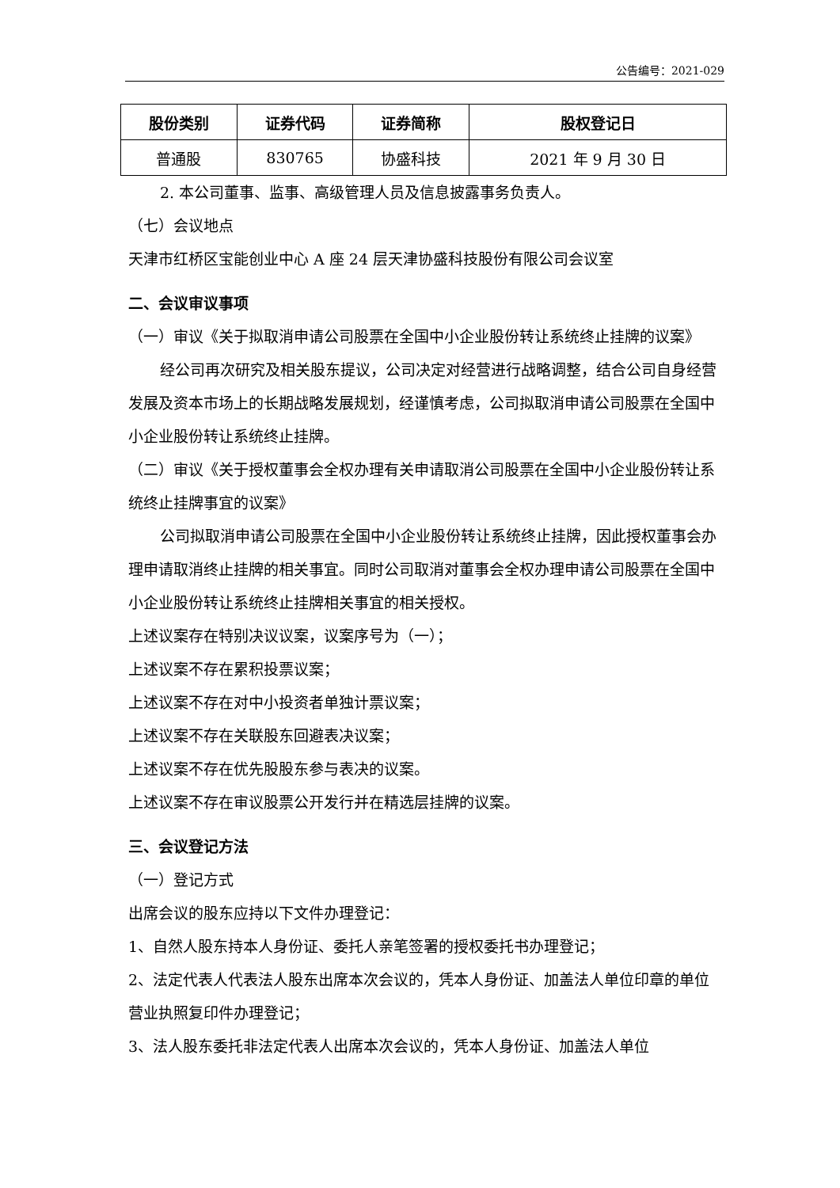公告编号：2021-029
| 股份类别 | 证券代码 | 证券简称 | 股权登记日 |
| --- | --- | --- | --- |
| 普通股 | 830765 | 协盛科技 | 2021 年 9 月 30 日 |
2. 本公司董事、监事、高级管理人员及信息披露事务负责人。
（七）会议地点
天津市红桥区宝能创业中心 A 座 24 层天津协盛科技股份有限公司会议室
二、会议审议事项
（一）审议《关于拟取消申请公司股票在全国中小企业股份转让系统终止挂牌的议案》
经公司再次研究及相关股东提议，公司决定对经营进行战略调整，结合公司自身经营发展及资本市场上的长期战略发展规划，经谨慎考虑，公司拟取消申请公司股票在全国中小企业股份转让系统终止挂牌。
（二）审议《关于授权董事会全权办理有关申请取消公司股票在全国中小企业股份转让系统终止挂牌事宜的议案》
公司拟取消申请公司股票在全国中小企业股份转让系统终止挂牌，因此授权董事会办理申请取消终止挂牌的相关事宜。同时公司取消对董事会全权办理申请公司股票在全国中小企业股份转让系统终止挂牌相关事宜的相关授权。
上述议案存在特别决议议案，议案序号为（一）；
上述议案不存在累积投票议案；
上述议案不存在对中小投资者单独计票议案；
上述议案不存在关联股东回避表决议案；
上述议案不存在优先股股东参与表决的议案。
上述议案不存在审议股票公开发行并在精选层挂牌的议案。
三、会议登记方法
（一）登记方式
出席会议的股东应持以下文件办理登记：
1、自然人股东持本人身份证、委托人亲笔签署的授权委托书办理登记；
2、法定代表人代表法人股东出席本次会议的，凭本人身份证、加盖法人单位印章的单位营业执照复印件办理登记；
3、法人股东委托非法定代表人出席本次会议的，凭本人身份证、加盖法人单位